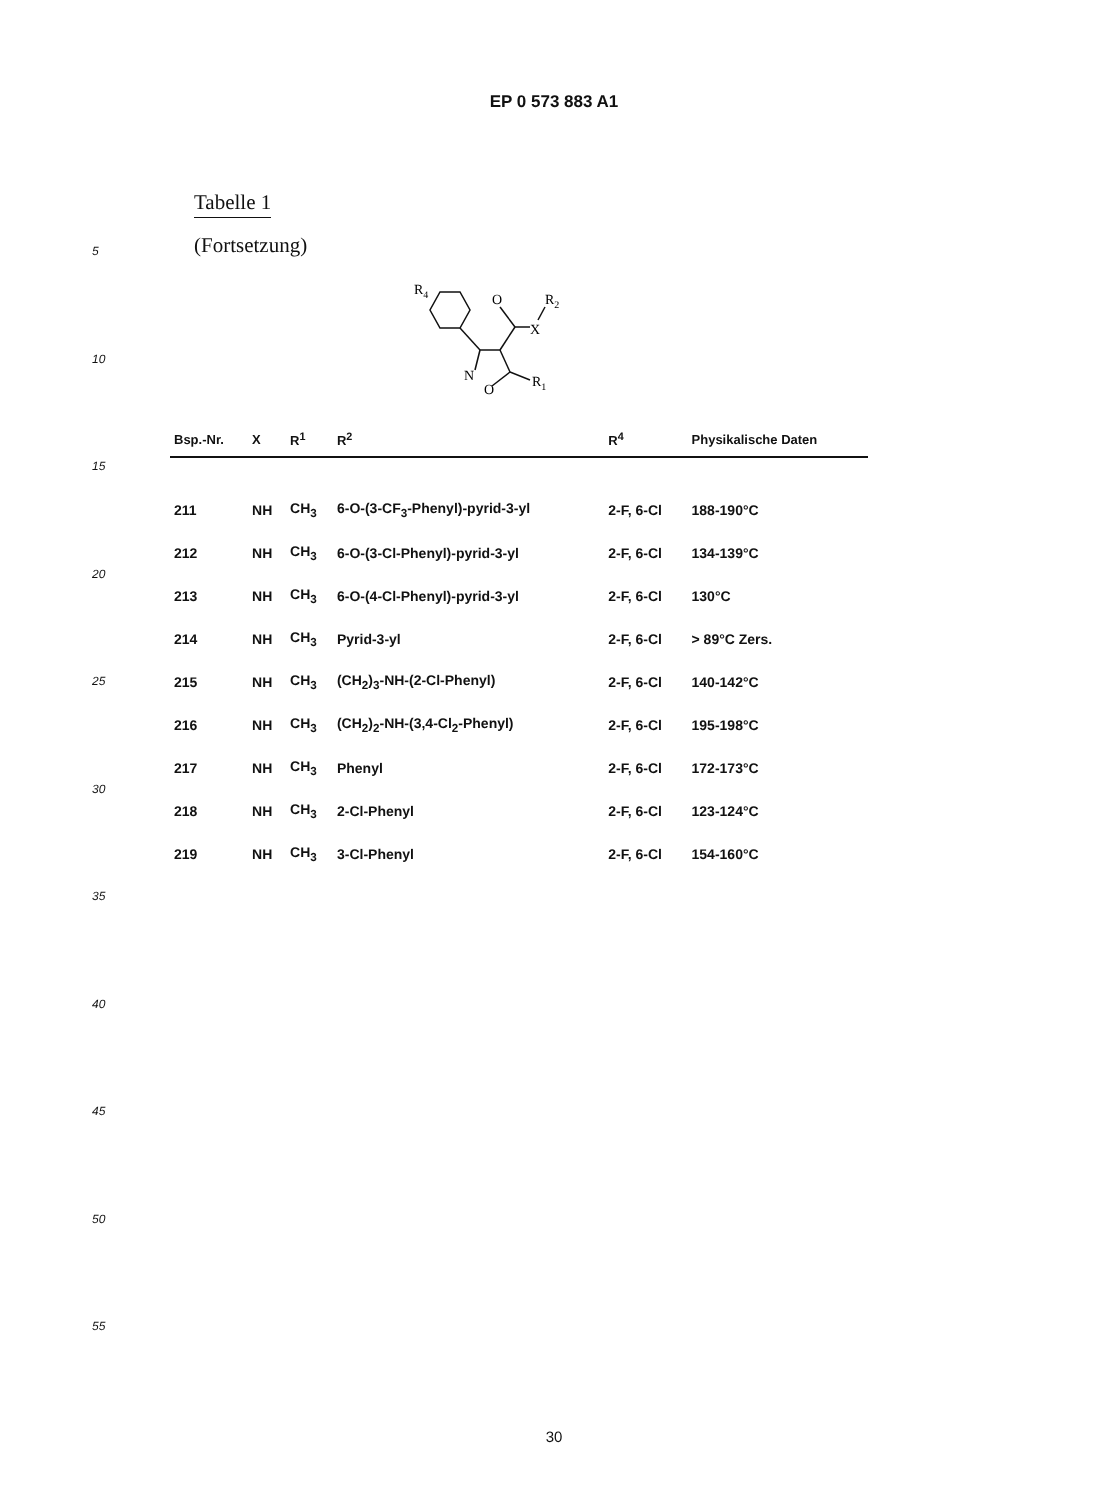EP 0 573 883 A1
Tabelle 1
(Fortsetzung)
R4
O
R2
X
N
O
R1
| Bsp.-Nr. | X | R<sup>1</sup> | R<sup>2</sup> | R<sup>4</sup> | Physikalische Daten |
| --- | --- | --- | --- | --- | --- |
| 211 | NH | CH<sub>3</sub> | 6-O-(3-CF<sub>3</sub>-Phenyl)-pyrid-3-yl | 2-F, 6-Cl | 188-190°C |
| 212 | NH | CH<sub>3</sub> | 6-O-(3-Cl-Phenyl)-pyrid-3-yl | 2-F, 6-Cl | 134-139°C |
| 213 | NH | CH<sub>3</sub> | 6-O-(4-Cl-Phenyl)-pyrid-3-yl | 2-F, 6-Cl | 130°C |
| 214 | NH | CH<sub>3</sub> | Pyrid-3-yl | 2-F, 6-Cl | > 89°C Zers. |
| 215 | NH | CH<sub>3</sub> | (CH<sub>2</sub>)<sub>3</sub>-NH-(2-Cl-Phenyl) | 2-F, 6-Cl | 140-142°C |
| 216 | NH | CH<sub>3</sub> | (CH<sub>2</sub>)<sub>2</sub>-NH-(3,4-Cl<sub>2</sub>-Phenyl) | 2-F, 6-Cl | 195-198°C |
| 217 | NH | CH<sub>3</sub> | Phenyl | 2-F, 6-Cl | 172-173°C |
| 218 | NH | CH<sub>3</sub> | 2-Cl-Phenyl | 2-F, 6-Cl | 123-124°C |
| 219 | NH | CH<sub>3</sub> | 3-Cl-Phenyl | 2-F, 6-Cl | 154-160°C |
5
10
15
20
25
30
35
40
45
50
55
30